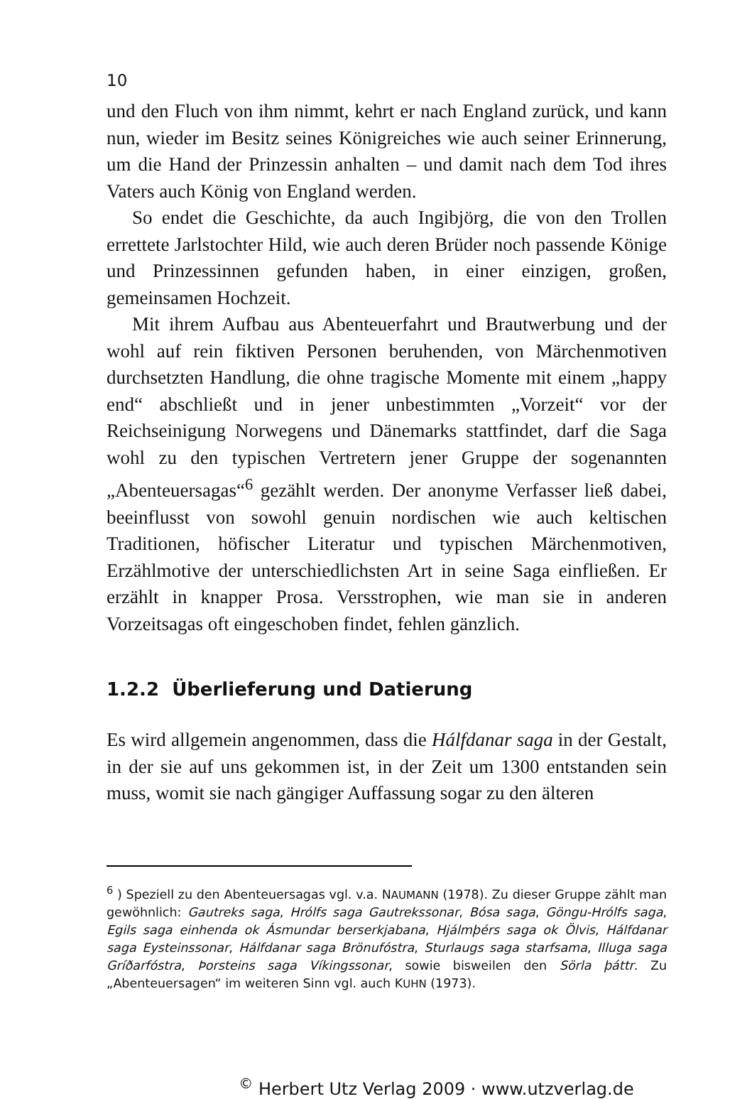10
und den Fluch von ihm nimmt, kehrt er nach England zurück, und kann nun, wieder im Besitz seines Königreiches wie auch seiner Erinnerung, um die Hand der Prinzessin anhalten – und damit nach dem Tod ihres Vaters auch König von England werden.
So endet die Geschichte, da auch Ingibjörg, die von den Trollen errettete Jarlstochter Hild, wie auch deren Brüder noch passende Könige und Prinzessinnen gefunden haben, in einer einzigen, großen, gemeinsamen Hochzeit.
Mit ihrem Aufbau aus Abenteuerfahrt und Brautwerbung und der wohl auf rein fiktiven Personen beruhenden, von Märchenmotiven durchsetzten Handlung, die ohne tragische Momente mit einem „happy end“ abschließt und in jener unbestimmten „Vorzeit“ vor der Reichseinigung Norwegens und Dänemarks stattfindet, darf die Saga wohl zu den typischen Vertretern jener Gruppe der sogenannten „Abenteuersagas“<sup>6</sup> gezählt werden. Der anonyme Verfasser ließ dabei, beeinflusst von sowohl genuin nordischen wie auch keltischen Traditionen, höfischer Literatur und typischen Märchenmotiven, Erzählmotive der unterschiedlichsten Art in seine Saga einfließen. Er erzählt in knapper Prosa. Versstrophen, wie man sie in anderen Vorzeitsagas oft eingeschoben findet, fehlen gänzlich.
1.2.2 Überlieferung und Datierung
Es wird allgemein angenommen, dass die Hálfdanar saga in der Gestalt, in der sie auf uns gekommen ist, in der Zeit um 1300 entstanden sein muss, womit sie nach gängiger Auffassung sogar zu den älteren
<sup>6</sup> ) Speziell zu den Abenteuersagas vgl. v.a. NAUMANN (1978). Zu dieser Gruppe zählt man gewöhnlich: Gautreks saga, Hrólfs saga Gautrekssonar, Bósa saga, Göngu-Hrólfs saga, Egils saga einhenda ok Ásmundar berserkjabana, Hjálmþérs saga ok Ölvis, Hálfdanar saga Eysteinssonar, Hálfdanar saga Brönufóstra, Sturlaugs saga starfsama, Illuga saga Gríðarfóstra, Þorsteins saga Víkingssonar, sowie bisweilen den Sörla þáttr. Zu „Abenteuersagen“ im weiteren Sinn vgl. auch KUHN (1973).
<sup>©</sup> Herbert Utz Verlag 2009 · www.utzverlag.de